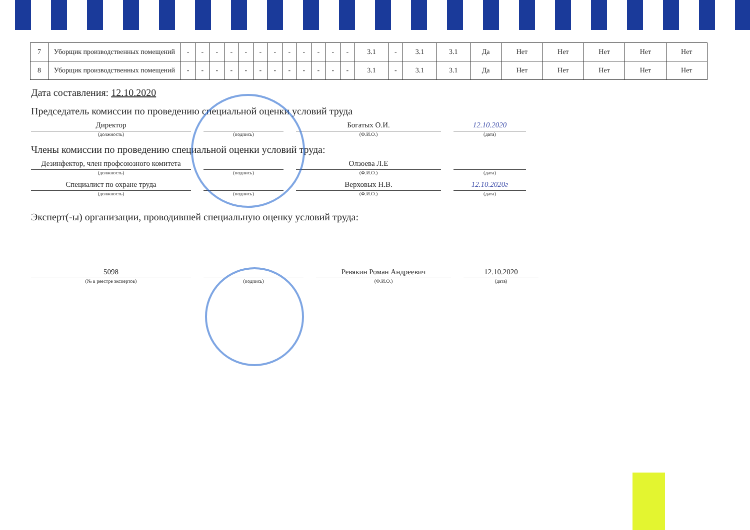| 7 | Уборщик производственных помещений | - | - | - | - | - | - | - | - | - | - | - | - | 3.1 | - | 3.1 | 3.1 | Да | Нет | Нет | Нет | Нет | Нет |
| 8 | Уборщик производственных помещений | - | - | - | - | - | - | - | - | - | - | - | - | 3.1 | - | 3.1 | 3.1 | Да | Нет | Нет | Нет | Нет | Нет |
Дата составления: 12.10.2020
Председатель комиссии по проведению специальной оценки условий труда
Директор
(должность)
(подпись)
Богатых О.И.
(Ф.И.О.)
12.10.2020
(дата)
Члены комиссии по проведению специальной оценки условий труда:
Дезинфектор, член профсоюзного комитета
(должность)
(подпись)
Олзоева Л.Е
(Ф.И.О.)
(дата)
Специалист по охране труда
(должность)
(подпись)
Верховых Н.В.
(Ф.И.О.)
12.10.2020г
(дата)
Эксперт(-ы) организации, проводившей специальную оценку условий труда:
5098
(№ в реестре экспертов)
(подпись)
Ревякин Роман Андреевич
(Ф.И.О.)
12.10.2020
(дата)